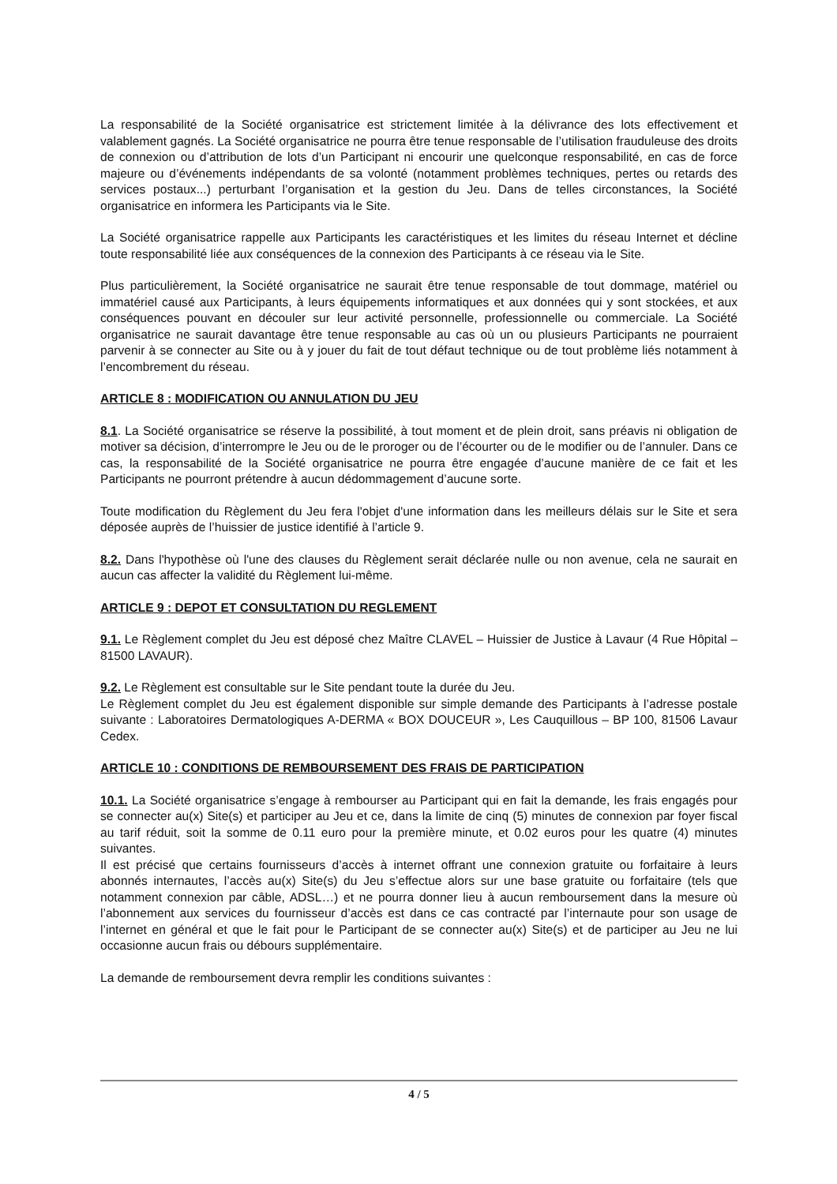La responsabilité de la Société organisatrice est strictement limitée à la délivrance des lots effectivement et valablement gagnés. La Société organisatrice ne pourra être tenue responsable de l’utilisation frauduleuse des droits de connexion ou d’attribution de lots d’un Participant ni encourir une quelconque responsabilité, en cas de force majeure ou d’événements indépendants de sa volonté (notamment problèmes techniques, pertes ou retards des services postaux...) perturbant l’organisation et la gestion du Jeu. Dans de telles circonstances, la Société organisatrice en informera les Participants via le Site.
La Société organisatrice rappelle aux Participants les caractéristiques et les limites du réseau Internet et décline toute responsabilité liée aux conséquences de la connexion des Participants à ce réseau via le Site.
Plus particulièrement, la Société organisatrice ne saurait être tenue responsable de tout dommage, matériel ou immatériel causé aux Participants, à leurs équipements informatiques et aux données qui y sont stockées, et aux conséquences pouvant en découler sur leur activité personnelle, professionnelle ou commerciale. La Société organisatrice ne saurait davantage être tenue responsable au cas où un ou plusieurs Participants ne pourraient parvenir à se connecter au Site ou à y jouer du fait de tout défaut technique ou de tout problème liés notamment à l’encombrement du réseau.
ARTICLE 8 : MODIFICATION OU ANNULATION DU JEU
8.1. La Société organisatrice se réserve la possibilité, à tout moment et de plein droit, sans préavis ni obligation de motiver sa décision, d’interrompre le Jeu ou de le proroger ou de l’écourter ou de le modifier ou de l’annuler. Dans ce cas, la responsabilité de la Société organisatrice ne pourra être engagée d’aucune manière de ce fait et les Participants ne pourront prétendre à aucun dédommagement d’aucune sorte.
Toute modification du Règlement du Jeu fera l'objet d'une information dans les meilleurs délais sur le Site et sera déposée auprès de l’huissier de justice identifié à l’article 9.
8.2. Dans l'hypothèse où l'une des clauses du Règlement serait déclarée nulle ou non avenue, cela ne saurait en aucun cas affecter la validité du Règlement lui-même.
ARTICLE 9 : DEPOT ET CONSULTATION DU REGLEMENT
9.1. Le Règlement complet du Jeu est déposé chez Maître CLAVEL – Huissier de Justice à Lavaur (4 Rue Hôpital – 81500 LAVAUR).
9.2. Le Règlement est consultable sur le Site pendant toute la durée du Jeu.
Le Règlement complet du Jeu est également disponible sur simple demande des Participants à l’adresse postale suivante : Laboratoires Dermatologiques A-DERMA « BOX DOUCEUR », Les Cauquillous – BP 100, 81506 Lavaur Cedex.
ARTICLE 10 : CONDITIONS DE REMBOURSEMENT DES FRAIS DE PARTICIPATION
10.1. La Société organisatrice s’engage à rembourser au Participant qui en fait la demande, les frais engagés pour se connecter au(x) Site(s) et participer au Jeu et ce, dans la limite de cinq (5) minutes de connexion par foyer fiscal au tarif réduit, soit la somme de 0.11 euro pour la première minute, et 0.02 euros pour les quatre (4) minutes suivantes.
Il est précisé que certains fournisseurs d’accès à internet offrant une connexion gratuite ou forfaitaire à leurs abonnés internautes, l’accès au(x) Site(s) du Jeu s’effectue alors sur une base gratuite ou forfaitaire (tels que notamment connexion par câble, ADSL…) et ne pourra donner lieu à aucun remboursement dans la mesure où l’abonnement aux services du fournisseur d’accès est dans ce cas contracté par l’internaute pour son usage de l’internet en général et que le fait pour le Participant de se connecter au(x) Site(s) et de participer au Jeu ne lui occasionne aucun frais ou débours supplémentaire.
La demande de remboursement devra remplir les conditions suivantes :
4 / 5